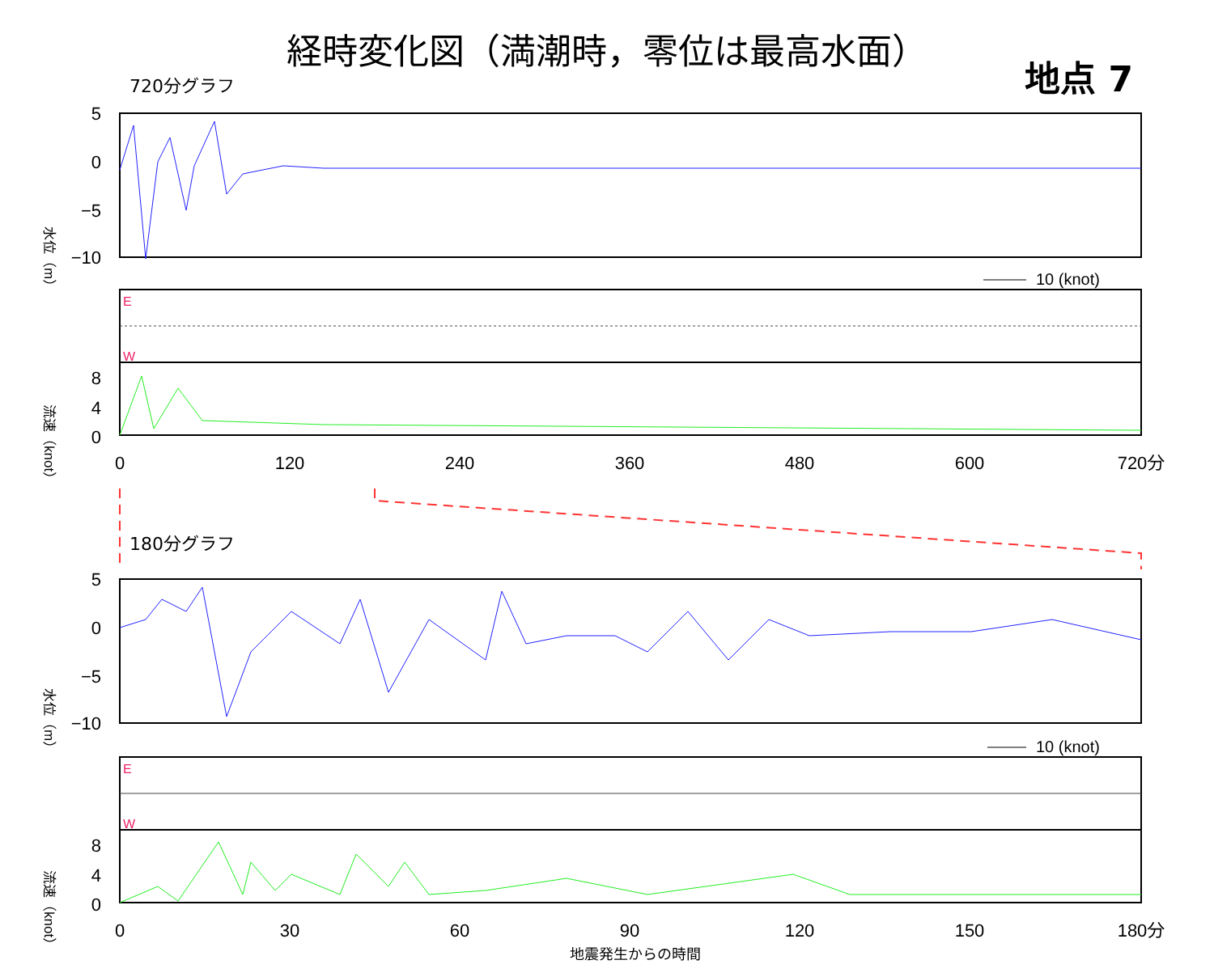経時変化図（満潮時，零位は最高水面）
地点 7
720分グラフ
水位（m）
流速（knot）
5
0
−5
−10
10 (knot)
E
W
8
4
0
0
120
240
360
480
600
720分
180分グラフ
水位（m）
流速（knot）
5
0
−5
−10
10 (knot)
E
W
8
4
0
0
30
60
90
120
150
180分
地震発生からの時間